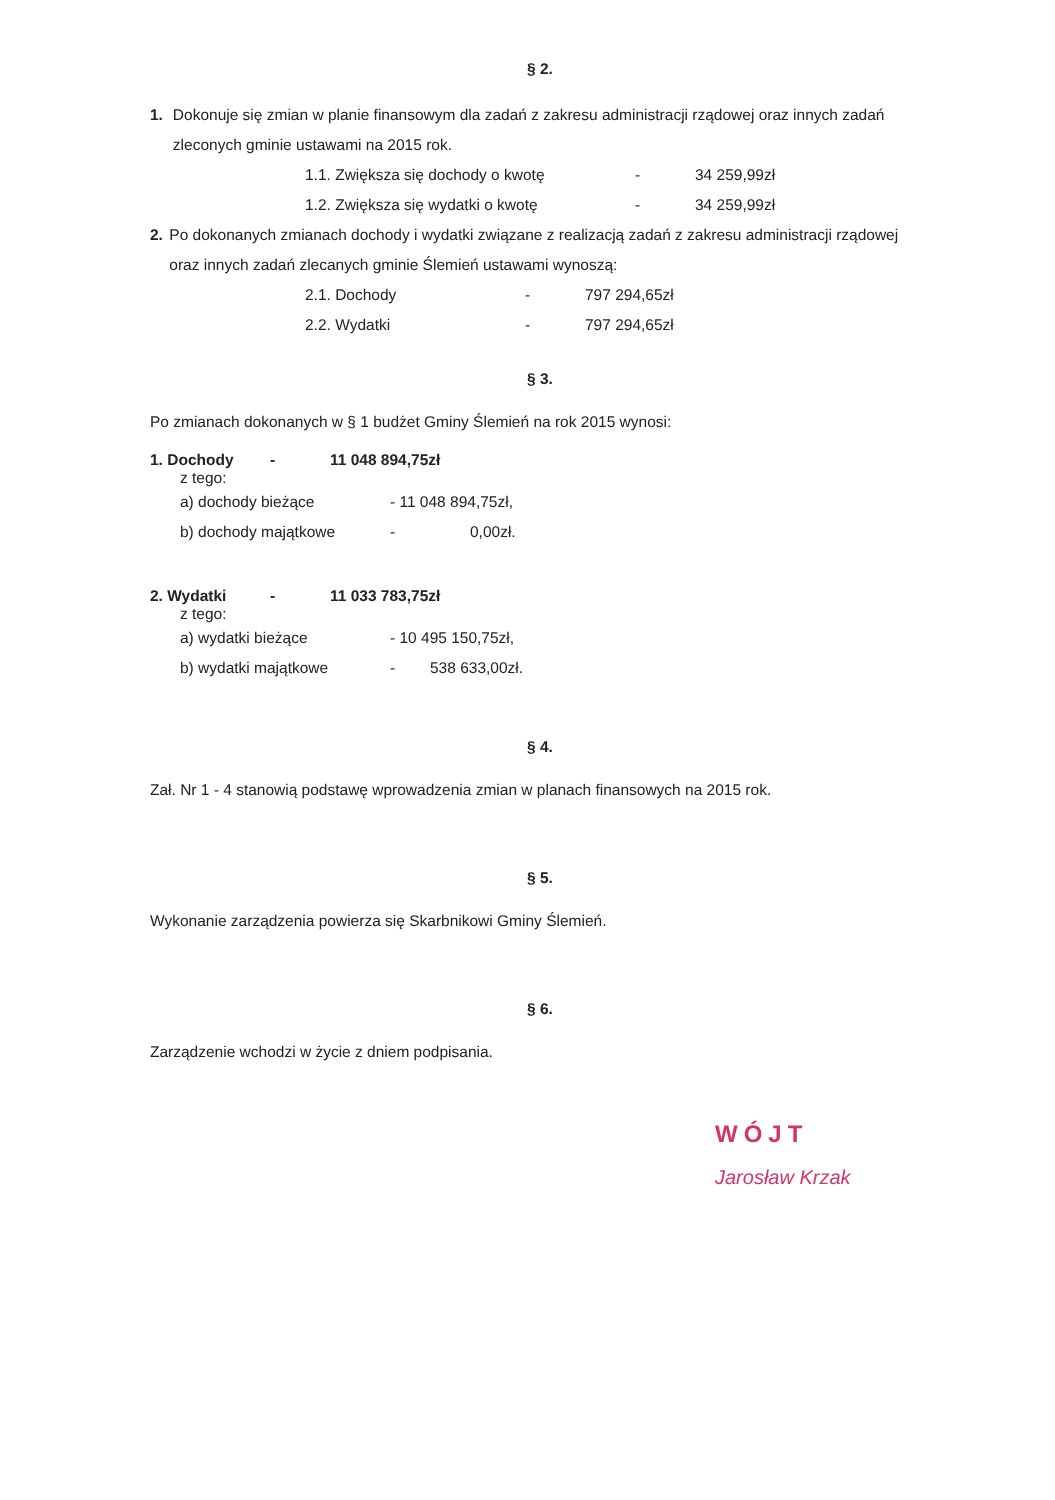§ 2.
1. Dokonuje się zmian w planie finansowym dla zadań z zakresu administracji rządowej oraz innych zadań zleconych gminie ustawami na 2015 rok.
1.1. Zwiększa się dochody o kwotę - 34 259,99zł
1.2. Zwiększa się wydatki o kwotę - 34 259,99zł
2. Po dokonanych zmianach dochody i wydatki związane z realizacją zadań z zakresu administracji rządowej oraz innych zadań zlecanych gminie Ślemień ustawami wynoszą:
2.1. Dochody - 797 294,65zł
2.2. Wydatki - 797 294,65zł
§ 3.
Po zmianach dokonanych w § 1 budżet Gminy Ślemień na rok 2015 wynosi:
1. Dochody - 11 048 894,75zł
z tego:
a) dochody bieżące - 11 048 894,75zł,
b) dochody majątkowe - 0,00zł.
2. Wydatki - 11 033 783,75zł
z tego:
a) wydatki bieżące - 10 495 150,75zł,
b) wydatki majątkowe - 538 633,00zł.
§ 4.
Zał. Nr 1 - 4 stanowią podstawę wprowadzenia zmian w planach finansowych na 2015 rok.
§ 5.
Wykonanie zarządzenia powierza się Skarbnikowi Gminy Ślemień.
§ 6.
Zarządzenie wchodzi w życie z dniem podpisania.
WÓJT
Jarosław Krzak